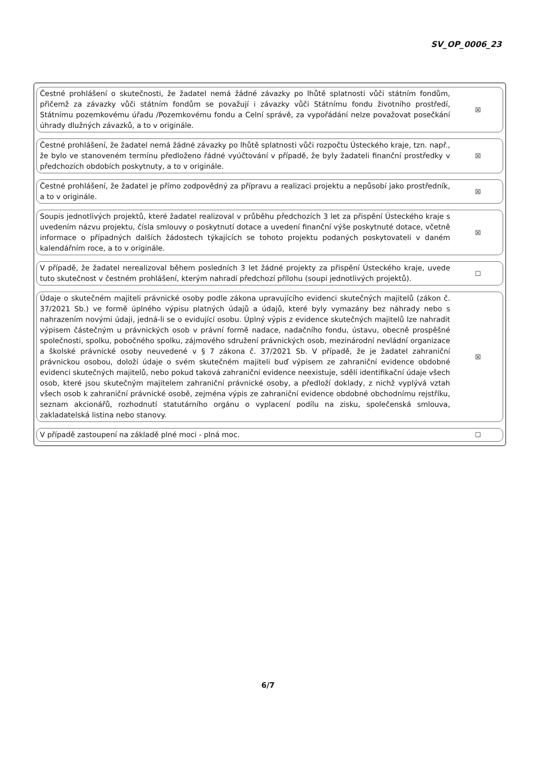SV_OP_0006_23
Čestné prohlášení o skutečnosti, že žadatel nemá žádné závazky po lhůtě splatnosti vůči státním fondům, přičemž za závazky vůči státním fondům se považují i závazky vůči Státnímu fondu životního prostředí, Státnímu pozemkovému úřadu /Pozemkovému fondu a Celní správě, za vypořádání nelze považovat posečkání úhrady dlužných závazků, a to v originále.
☒
Čestné prohlášení, že žadatel nemá žádné závazky po lhůtě splatnosti vůči rozpočtu Ústeckého kraje, tzn. např., že bylo ve stanoveném termínu předloženo řádné vyúčtování v případě, že byly žadateli finanční prostředky v předchozích obdobích poskytnuty, a to v originále.
☒
Čestné prohlášení, že žadatel je přímo zodpovědný za přípravu a realizaci projektu a nepůsobí jako prostředník, a to v originále.
☒
Soupis jednotlivých projektů, které žadatel realizoval v průběhu předchozích 3 let za přispění Ústeckého kraje s uvedením názvu projektu, čísla smlouvy o poskytnutí dotace a uvedení finanční výše poskytnuté dotace, včetně informace o případných dalších žádostech týkajících se tohoto projektu podaných poskytovateli v daném kalendářním roce, a to v originále.
☒
V případě, že žadatel nerealizoval během posledních 3 let žádné projekty za přispění Ústeckého kraje, uvede tuto skutečnost v čestném prohlášení, kterým nahradí předchozí přílohu (soupi jednotlivých projektů).
☐
Údaje o skutečném majiteli právnické osoby podle zákona upravujícího evidenci skutečných majitelů (zákon č. 37/2021 Sb.) ve formě úplného výpisu platných údajů a údajů, které byly vymazány bez náhrady nebo s nahrazením novými údaji, jedná-li se o evidující osobu. Úplný výpis z evidence skutečných majitelů lze nahradit výpisem částečným u právnických osob v právní formě nadace, nadačního fondu, ústavu, obecně prospěšné společnosti, spolku, pobočného spolku, zájmového sdružení právnických osob, mezinárodní nevládní organizace a školské právnické osoby neuvedené v § 7 zákona č. 37/2021 Sb. V případě, že je žadatel zahraniční právnickou osobou, doloží údaje o svém skutečném majiteli buď výpisem ze zahraniční evidence obdobné evidenci skutečných majitelů, nebo pokud taková zahraniční evidence neexistuje, sdělí identifikační údaje všech osob, které jsou skutečným majitelem zahraniční právnické osoby, a předloží doklady, z nichž vyplývá vztah všech osob k zahraniční právnické osobě, zejména výpis ze zahraniční evidence obdobné obchodnímu rejstříku, seznam akcionářů, rozhodnutí statutárního orgánu o vyplacení podílu na zisku, společenská smlouva, zakladatelská listina nebo stanovy.
☒
V případě zastoupení na základě plné moci - plná moc.
☐
6/7